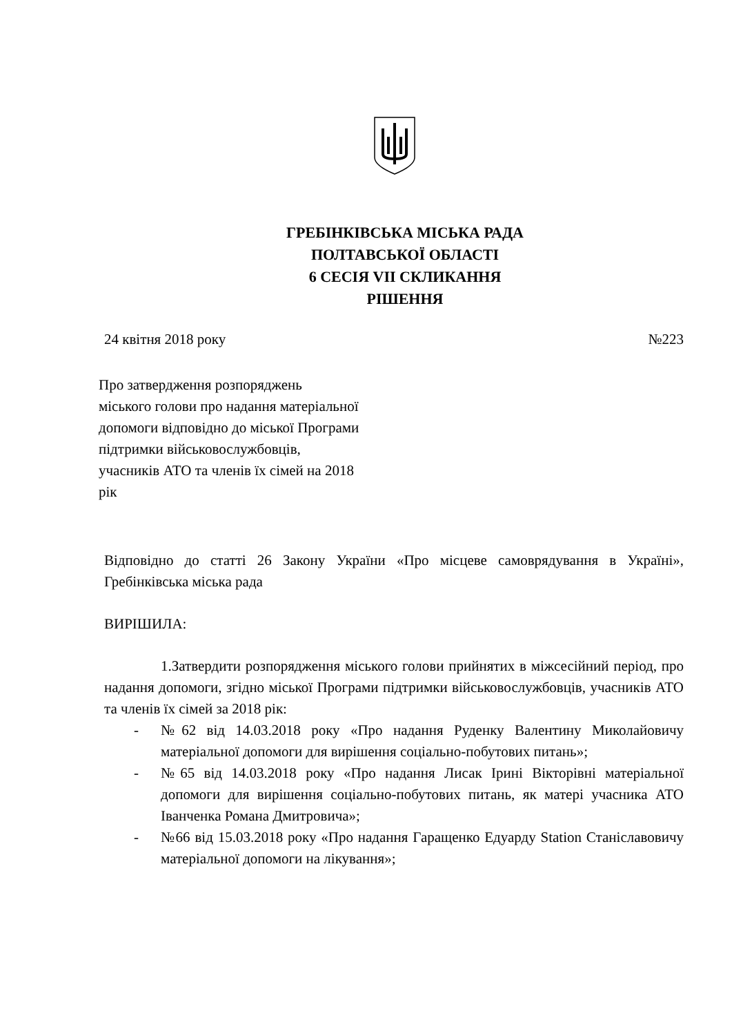ГРЕБІНКІВСЬКА МІСЬКА РАДА
ПОЛТАВСЬКОЇ ОБЛАСТІ
6 СЕСІЯ VII СКЛИКАННЯ
РІШЕННЯ
24 квітня 2018 року №223
Про затвердження розпоряджень
міського голови про надання матеріальної
допомоги відповідно до міської Програми
підтримки військовослужбовців,
учасників АТО та членів їх сімей на 2018
рік
Відповідно до статті 26 Закону України «Про місцеве самоврядування в Україні», Гребінківська міська рада
ВИРІШИЛА:
1.Затвердити розпорядження міського голови прийнятих в міжсесійний період, про надання допомоги, згідно міської Програми підтримки військовослужбовців, учасників АТО та членів їх сімей за 2018 рік:
- №62 від 14.03.2018 року «Про надання Руденку Валентину Миколайовичу матеріальної допомоги для вирішення соціально-побутових питань»;
- №65 від 14.03.2018 року «Про надання Лисак Ірині Вікторівні матеріальної допомоги для вирішення соціально-побутових питань, як матері учасника АТО Іванченка Романа Дмитровича»;
- №66 від 15.03.2018 року «Про надання Гаращенко Едуарду Station Станіславовичу матеріальної допомоги на лікування»;